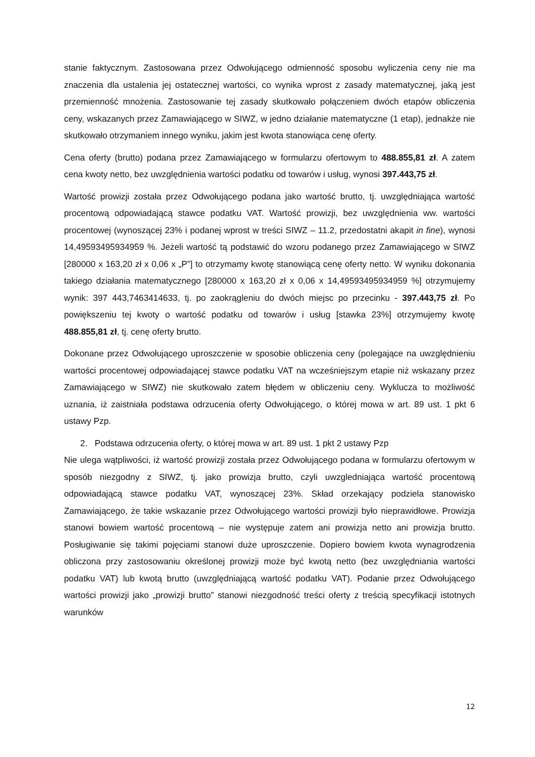stanie faktycznym. Zastosowana przez Odwołującego odmienność sposobu wyliczenia ceny nie ma znaczenia dla ustalenia jej ostatecznej wartości, co wynika wprost z zasady matematycznej, jaką jest przemienność mnożenia. Zastosowanie tej zasady skutkowało połączeniem dwóch etapów obliczenia ceny, wskazanych przez Zamawiającego w SIWZ, w jedno działanie matematyczne (1 etap), jednakże nie skutkowało otrzymaniem innego wyniku, jakim jest kwota stanowiąca cenę oferty.
Cena oferty (brutto) podana przez Zamawiającego w formularzu ofertowym to 488.855,81 zł. A zatem cena kwoty netto, bez uwzględnienia wartości podatku od towarów i usług, wynosi 397.443,75 zł.
Wartość prowizji została przez Odwołującego podana jako wartość brutto, tj. uwzględniająca wartość procentową odpowiadającą stawce podatku VAT. Wartość prowizji, bez uwzględnienia ww. wartości procentowej (wynoszącej 23% i podanej wprost w treści SIWZ – 11.2, przedostatni akapit in fine), wynosi 14,49593495934959 %. Jeżeli wartość tą podstawić do wzoru podanego przez Zamawiającego w SIWZ [280000 x 163,20 zł x 0,06 x „P”] to otrzymamy kwotę stanowiącą cenę oferty netto. W wyniku dokonania takiego działania matematycznego [280000 x 163,20 zł x 0,06 x 14,49593495934959 %] otrzymujemy wynik: 397 443,7463414633, tj. po zaokrągleniu do dwóch miejsc po przecinku - 397.443,75 zł. Po powiększeniu tej kwoty o wartość podatku od towarów i usług [stawka 23%] otrzymujemy kwotę 488.855,81 zł, tj. cenę oferty brutto.
Dokonane przez Odwołującego uproszczenie w sposobie obliczenia ceny (polegające na uwzględnieniu wartości procentowej odpowiadającej stawce podatku VAT na wcześniejszym etapie niż wskazany przez Zamawiającego w SIWZ) nie skutkowało zatem błędem w obliczeniu ceny. Wyklucza to możliwość uznania, iż zaistniała podstawa odrzucenia oferty Odwołującego, o której mowa w art. 89 ust. 1 pkt 6 ustawy Pzp.
2. Podstawa odrzucenia oferty, o której mowa w art. 89 ust. 1 pkt 2 ustawy Pzp
Nie ulega wątpliwości, iż wartość prowizji została przez Odwołującego podana w formularzu ofertowym w sposób niezgodny z SIWZ, tj. jako prowizja brutto, czyli uwzgledniająca wartość procentową odpowiadającą stawce podatku VAT, wynoszącej 23%. Skład orzekający podziela stanowisko Zamawiającego, że takie wskazanie przez Odwołującego wartości prowizji było nieprawidłowe. Prowizja stanowi bowiem wartość procentową – nie występuje zatem ani prowizja netto ani prowizja brutto. Posługiwanie się takimi pojęciami stanowi duże uproszczenie. Dopiero bowiem kwota wynagrodzenia obliczona przy zastosowaniu określonej prowizji może być kwotą netto (bez uwzględniania wartości podatku VAT) lub kwotą brutto (uwzględniającą wartość podatku VAT). Podanie przez Odwołującego wartości prowizji jako „prowizji brutto” stanowi niezgodność treści oferty z treścią specyfikacji istotnych warunków
12